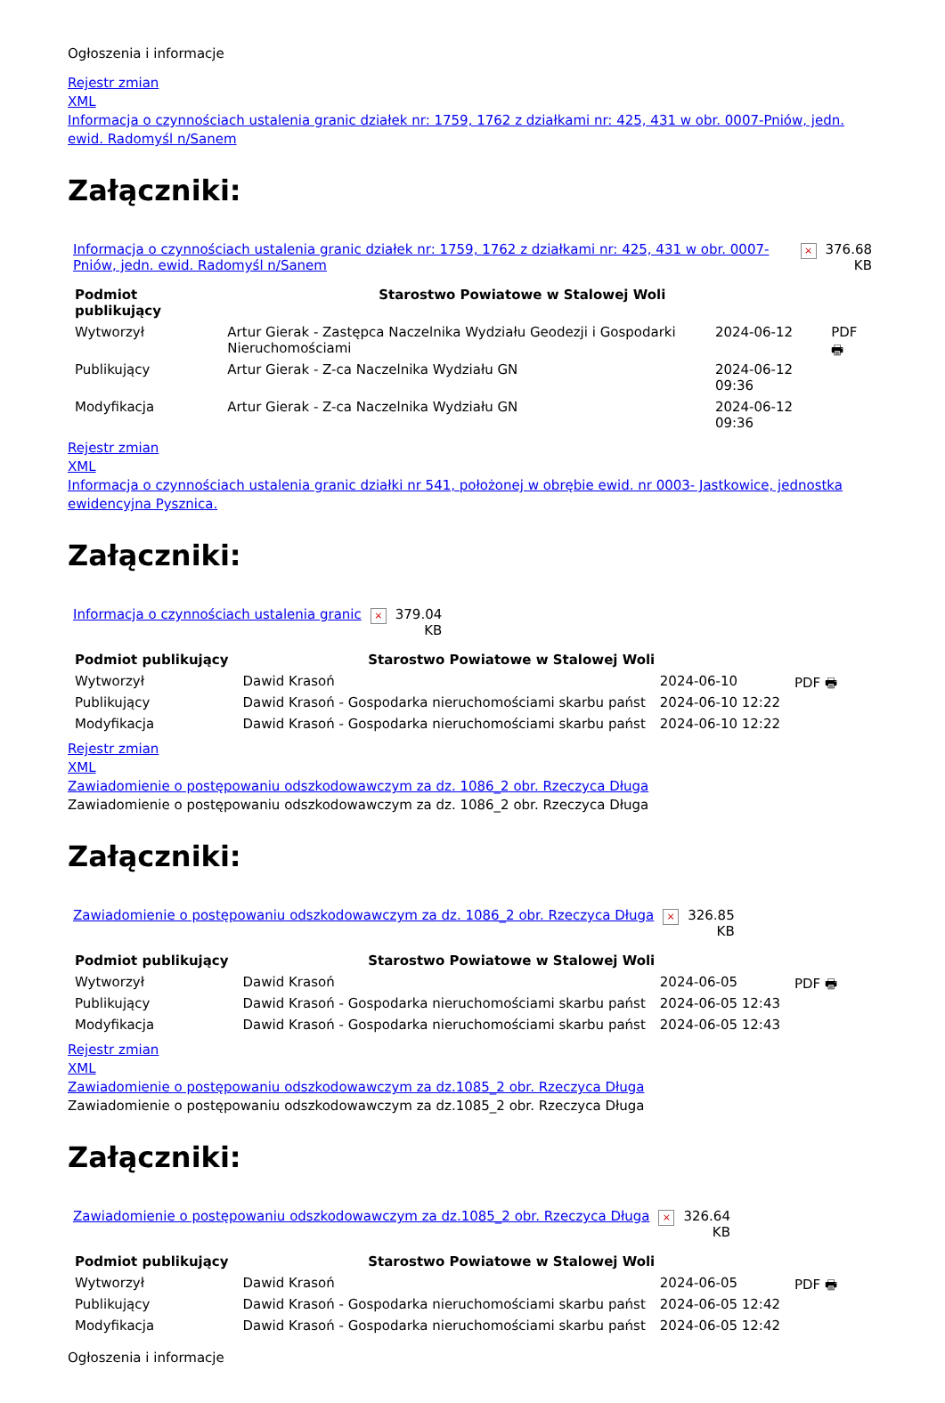Ogłoszenia i informacje
Rejestr zmian
XML
Informacja o czynnościach ustalenia granic działek nr: 1759, 1762 z działkami nr: 425, 431 w obr. 0007-Pniów, jedn. ewid. Radomyśl n/Sanem
Załączniki:
| Informacja o czynnościach ustalenia granic działek nr: 1759, 1762 z działkami nr: 425, 431 w obr. 0007-Pniów, jedn. ewid. Radomyśl n/Sanem | × | 376.68 KB |
| Podmiot publikujący | Starostwo Powiatowe w Stalowej Woli | | |
| Wytworzył | Artur Gierak - Zastępca Naczelnika Wydziału Geodezji i Gospodarki Nieruchomościami | 2024-06-12 | PDF 🖶 |
| Publikujący | Artur Gierak - Z-ca Naczelnika Wydziału GN | 2024-06-12 09:36 | |
| Modyfikacja | Artur Gierak - Z-ca Naczelnika Wydziału GN | 2024-06-12 09:36 | |
Rejestr zmian
XML
Informacja o czynnościach ustalenia granic działki nr 541, położonej w obrębie ewid. nr 0003- Jastkowice, jednostka ewidencyjna Pysznica.
Załączniki:
| Informacja o czynnościach ustalenia granic | × | 379.04 KB |
| Podmiot publikujący | Starostwo Powiatowe w Stalowej Woli | | |
| Wytworzył | Dawid Krasoń | 2024-06-10 | PDF 🖶 |
| Publikujący | Dawid Krasoń - Gospodarka nieruchomościami skarbu państ | 2024-06-10 12:22 | |
| Modyfikacja | Dawid Krasoń - Gospodarka nieruchomościami skarbu państ | 2024-06-10 12:22 | |
Rejestr zmian
XML
Zawiadomienie o postępowaniu odszkodowawczym za dz. 1086_2 obr. Rzeczyca Długa
Zawiadomienie o postępowaniu odszkodowawczym za dz. 1086_2 obr. Rzeczyca Długa
Załączniki:
| Zawiadomienie o postępowaniu odszkodowawczym za dz. 1086_2 obr. Rzeczyca Długa | × | 326.85 KB |
| Podmiot publikujący | Starostwo Powiatowe w Stalowej Woli | | |
| Wytworzył | Dawid Krasoń | 2024-06-05 | PDF 🖶 |
| Publikujący | Dawid Krasoń - Gospodarka nieruchomościami skarbu państ | 2024-06-05 12:43 | |
| Modyfikacja | Dawid Krasoń - Gospodarka nieruchomościami skarbu państ | 2024-06-05 12:43 | |
Rejestr zmian
XML
Zawiadomienie o postępowaniu odszkodowawczym za dz.1085_2 obr. Rzeczyca Długa
Zawiadomienie o postępowaniu odszkodowawczym za dz.1085_2 obr. Rzeczyca Długa
Załączniki:
| Zawiadomienie o postępowaniu odszkodowawczym za dz.1085_2 obr. Rzeczyca Długa | × | 326.64 KB |
| Podmiot publikujący | Starostwo Powiatowe w Stalowej Woli | | |
| Wytworzył | Dawid Krasoń | 2024-06-05 | PDF 🖶 |
| Publikujący | Dawid Krasoń - Gospodarka nieruchomościami skarbu państ | 2024-06-05 12:42 | |
| Modyfikacja | Dawid Krasoń - Gospodarka nieruchomościami skarbu państ | 2024-06-05 12:42 | |
Ogłoszenia i informacje